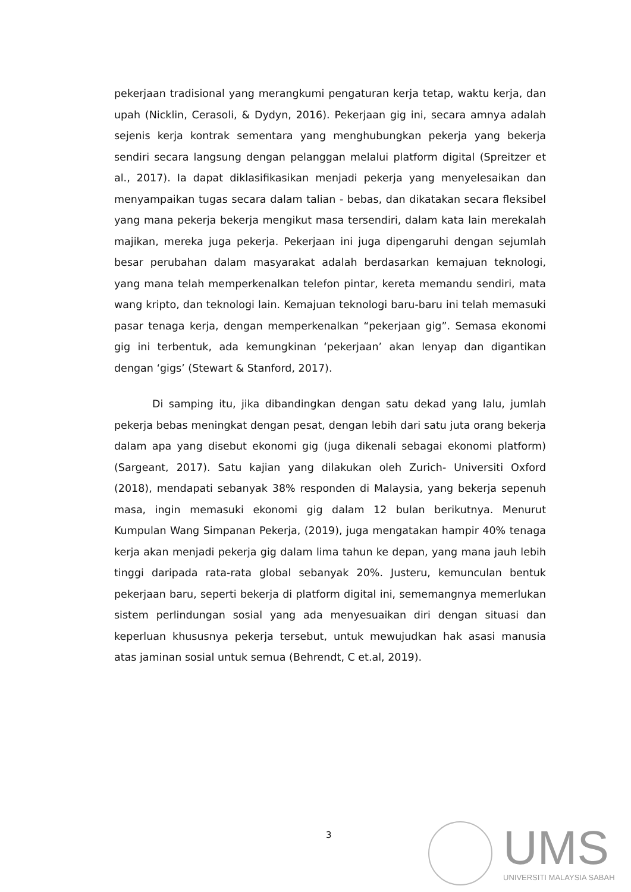pekerjaan tradisional yang merangkumi pengaturan kerja tetap, waktu kerja, dan upah (Nicklin, Cerasoli, & Dydyn, 2016). Pekerjaan gig ini, secara amnya adalah sejenis kerja kontrak sementara yang menghubungkan pekerja yang bekerja sendiri secara langsung dengan pelanggan melalui platform digital (Spreitzer et al., 2017). Ia dapat diklasifikasikan menjadi pekerja yang menyelesaikan dan menyampaikan tugas secara dalam talian - bebas, dan dikatakan secara fleksibel yang mana pekerja bekerja mengikut masa tersendiri, dalam kata lain merekalah majikan, mereka juga pekerja. Pekerjaan ini juga dipengaruhi dengan sejumlah besar perubahan dalam masyarakat adalah berdasarkan kemajuan teknologi, yang mana telah memperkenalkan telefon pintar, kereta memandu sendiri, mata wang kripto, dan teknologi lain. Kemajuan teknologi baru-baru ini telah memasuki pasar tenaga kerja, dengan memperkenalkan “pekerjaan gig”. Semasa ekonomi gig ini terbentuk, ada kemungkinan ‘pekerjaan’ akan lenyap dan digantikan dengan ‘gigs’ (Stewart & Stanford, 2017).
Di samping itu, jika dibandingkan dengan satu dekad yang lalu, jumlah pekerja bebas meningkat dengan pesat, dengan lebih dari satu juta orang bekerja dalam apa yang disebut ekonomi gig (juga dikenali sebagai ekonomi platform) (Sargeant, 2017). Satu kajian yang dilakukan oleh Zurich- Universiti Oxford (2018), mendapati sebanyak 38% responden di Malaysia, yang bekerja sepenuh masa, ingin memasuki ekonomi gig dalam 12 bulan berikutnya. Menurut Kumpulan Wang Simpanan Pekerja, (2019), juga mengatakan hampir 40% tenaga kerja akan menjadi pekerja gig dalam lima tahun ke depan, yang mana jauh lebih tinggi daripada rata-rata global sebanyak 20%. Justeru, kemunculan bentuk pekerjaan baru, seperti bekerja di platform digital ini, sememangnya memerlukan sistem perlindungan sosial yang ada menyesuaikan diri dengan situasi dan keperluan khususnya pekerja tersebut, untuk mewujudkan hak asasi manusia atas jaminan sosial untuk semua (Behrendt, C et.al, 2019).
3
UMS
UNIVERSITI MALAYSIA SABAH